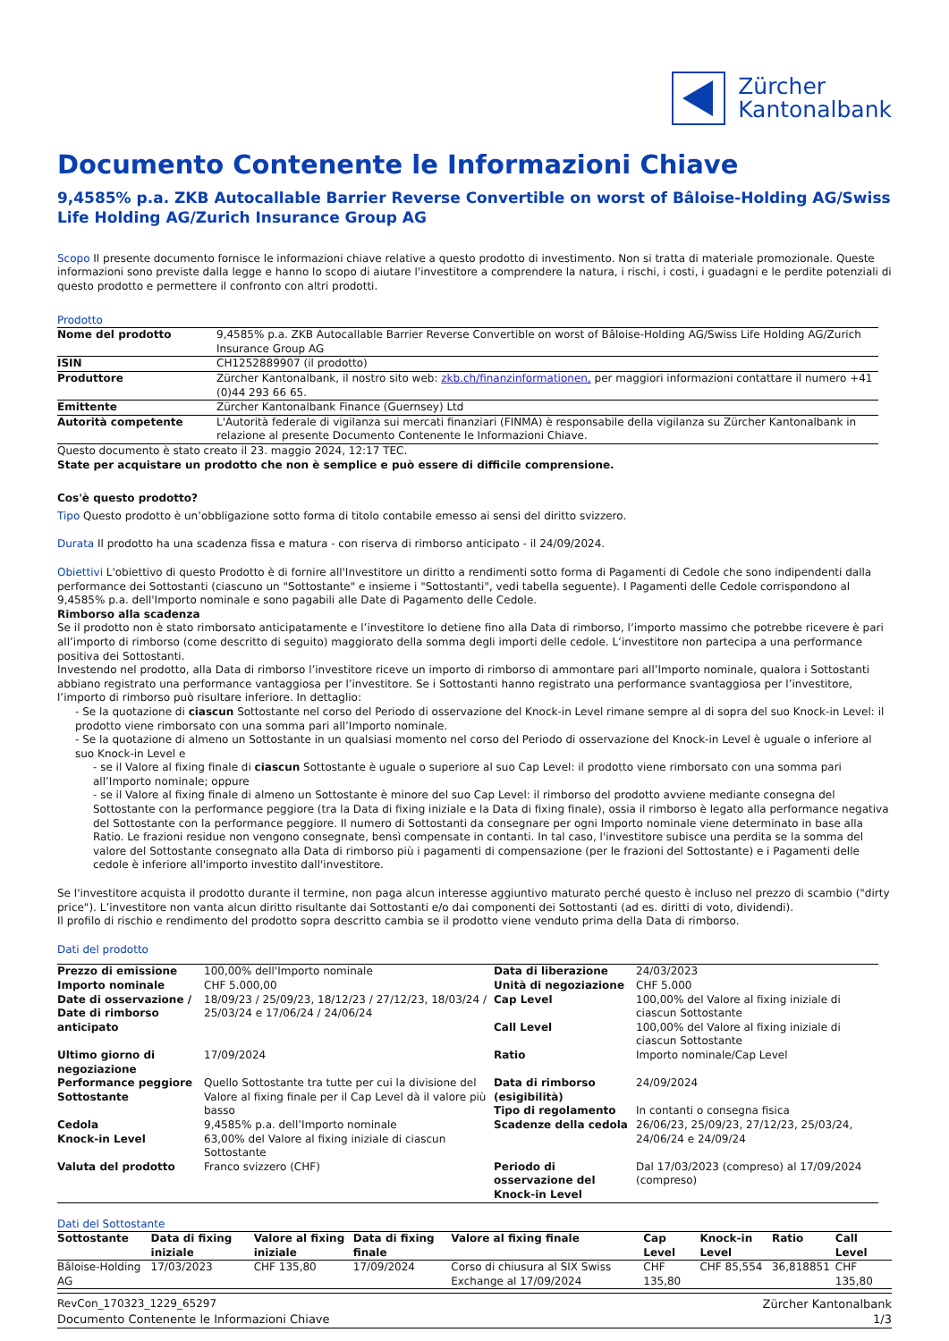Zürcher
Kantonalbank
Documento Contenente le Informazioni Chiave
9,4585% p.a. ZKB Autocallable Barrier Reverse Convertible on worst of Bâloise-Holding AG/Swiss Life Holding AG/Zurich Insurance Group AG
Scopo Il presente documento fornisce le informazioni chiave relative a questo prodotto di investimento. Non si tratta di materiale promozionale. Queste informazioni sono previste dalla legge e hanno lo scopo di aiutare l'investitore a comprendere la natura, i rischi, i costi, i guadagni e le perdite potenziali di questo prodotto e permettere il confronto con altri prodotti.
Prodotto
| Nome del prodotto | 9,4585% p.a. ZKB Autocallable Barrier Reverse Convertible on worst of Bâloise-Holding AG/Swiss Life Holding AG/Zurich Insurance Group AG |
| ISIN | CH1252889907 (il prodotto) |
| Produttore | Zürcher Kantonalbank, il nostro sito web: zkb.ch/finanzinformationen, per maggiori informazioni contattare il numero +41 (0)44 293 66 65. |
| Emittente | Zürcher Kantonalbank Finance (Guernsey) Ltd |
| Autorità competente | L'Autorità federale di vigilanza sui mercati finanziari (FINMA) è responsabile della vigilanza su Zürcher Kantonalbank in relazione al presente Documento Contenente le Informazioni Chiave. |
Questo documento è stato creato il 23. maggio 2024, 12:17 TEC.
State per acquistare un prodotto che non è semplice e può essere di difficile comprensione.
Cos'è questo prodotto?
Tipo Questo prodotto è un’obbligazione sotto forma di titolo contabile emesso ai sensi del diritto svizzero.
Durata Il prodotto ha una scadenza fissa e matura - con riserva di rimborso anticipato - il 24/09/2024.
Obiettivi L'obiettivo di questo Prodotto è di fornire all'Investitore un diritto a rendimenti sotto forma di Pagamenti di Cedole che sono indipendenti dalla performance dei Sottostanti (ciascuno un "Sottostante" e insieme i "Sottostanti", vedi tabella seguente). I Pagamenti delle Cedole corrispondono al 9,4585% p.a. dell'Importo nominale e sono pagabili alle Date di Pagamento delle Cedole.
Rimborso alla scadenza
Se il prodotto non è stato rimborsato anticipatamente e l’investitore lo detiene fino alla Data di rimborso, l’importo massimo che potrebbe ricevere è pari all’importo di rimborso (come descritto di seguito) maggiorato della somma degli importi delle cedole. L’investitore non partecipa a una performance positiva dei Sottostanti.
Investendo nel prodotto, alla Data di rimborso l’investitore riceve un importo di rimborso di ammontare pari all’Importo nominale, qualora i Sottostanti abbiano registrato una performance vantaggiosa per l’investitore. Se i Sottostanti hanno registrato una performance svantaggiosa per l’investitore, l’importo di rimborso può risultare inferiore. In dettaglio:
- Se la quotazione di ciascun Sottostante nel corso del Periodo di osservazione del Knock-in Level rimane sempre al di sopra del suo Knock-in Level: il prodotto viene rimborsato con una somma pari all’Importo nominale.
- Se la quotazione di almeno un Sottostante in un qualsiasi momento nel corso del Periodo di osservazione del Knock-in Level è uguale o inferiore al suo Knock-in Level e
- se il Valore al fixing finale di ciascun Sottostante è uguale o superiore al suo Cap Level: il prodotto viene rimborsato con una somma pari all’Importo nominale; oppure
- se il Valore al fixing finale di almeno un Sottostante è minore del suo Cap Level: il rimborso del prodotto avviene mediante consegna del Sottostante con la performance peggiore (tra la Data di fixing iniziale e la Data di fixing finale), ossia il rimborso è legato alla performance negativa del Sottostante con la performance peggiore. Il numero di Sottostanti da consegnare per ogni Importo nominale viene determinato in base alla Ratio. Le frazioni residue non vengono consegnate, bensì compensate in contanti. In tal caso, l'investitore subisce una perdita se la somma del valore del Sottostante consegnato alla Data di rimborso più i pagamenti di compensazione (per le frazioni del Sottostante) e i Pagamenti delle cedole è inferiore all'importo investito dall'investitore.
Se l'investitore acquista il prodotto durante il termine, non paga alcun interesse aggiuntivo maturato perché questo è incluso nel prezzo di scambio ("dirty price"). L’investitore non vanta alcun diritto risultante dai Sottostanti e/o dai componenti dei Sottostanti (ad es. diritti di voto, dividendi).
Il profilo di rischio e rendimento del prodotto sopra descritto cambia se il prodotto viene venduto prima della Data di rimborso.
Dati del prodotto
| Prezzo di emissione | 100,00% dell'Importo nominale | Data di liberazione | 24/03/2023 |
| Importo nominale | CHF 5.000,00 | Unità di negoziazione | CHF 5.000 |
| Date di osservazione / Date di rimborso anticipato | 18/09/23 / 25/09/23, 18/12/23 / 27/12/23, 18/03/24 / 25/03/24 e 17/06/24 / 24/06/24 | Cap Level Call Level | 100,00% del Valore al fixing iniziale di ciascun Sottostante 100,00% del Valore al fixing iniziale di ciascun Sottostante |
| Ultimo giorno di negoziazione | 17/09/2024 | Ratio | Importo nominale/Cap Level |
| Performance peggiore Sottostante | Quello Sottostante tra tutte per cui la divisione del Valore al fixing finale per il Cap Level dà il valore più basso | Data di rimborso (esigibilità) Tipo di regolamento | 24/09/2024 In contanti o consegna fisica |
| Cedola | 9,4585% p.a. dell’Importo nominale | Scadenze della cedola | 26/06/23, 25/09/23, 27/12/23, 25/03/24, 24/06/24 e 24/09/24 |
| Knock-in Level | 63,00% del Valore al fixing iniziale di ciascun Sottostante | | |
| Valuta del prodotto | Franco svizzero (CHF) | Periodo di osservazione del Knock-in Level | Dal 17/03/2023 (compreso) al 17/09/2024 (compreso) |
Dati del Sottostante
| Sottostante | Data di fixing iniziale | Valore al fixing iniziale | Data di fixing finale | Valore al fixing finale | Cap Level | Knock-in Level | Ratio | Call Level |
| --- | --- | --- | --- | --- | --- | --- | --- | --- |
| Bâloise-Holding AG | 17/03/2023 | CHF 135,80 | 17/09/2024 | Corso di chiusura al SIX Swiss Exchange al 17/09/2024 | CHF 135,80 | CHF 85,554 | 36,818851 | CHF 135,80 |
RevCon_170323_1229_65297 Zürcher Kantonalbank
Documento Contenente le Informazioni Chiave 1/3